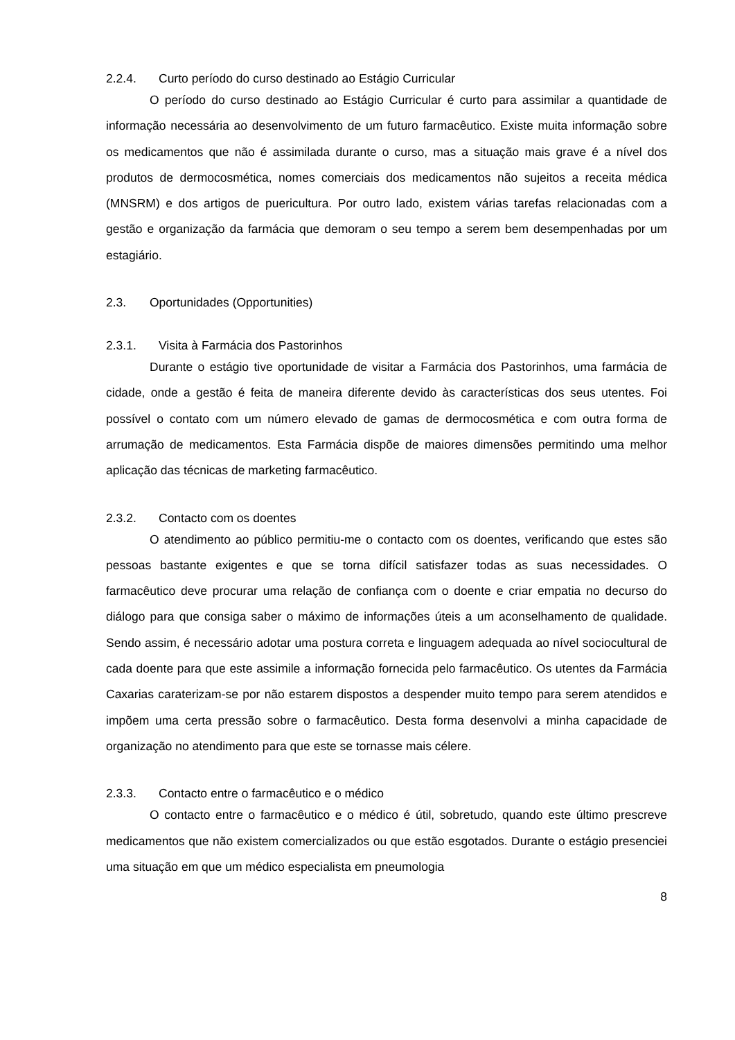2.2.4. Curto período do curso destinado ao Estágio Curricular
O período do curso destinado ao Estágio Curricular é curto para assimilar a quantidade de informação necessária ao desenvolvimento de um futuro farmacêutico. Existe muita informação sobre os medicamentos que não é assimilada durante o curso, mas a situação mais grave é a nível dos produtos de dermocosmética, nomes comerciais dos medicamentos não sujeitos a receita médica (MNSRM) e dos artigos de puericultura. Por outro lado, existem várias tarefas relacionadas com a gestão e organização da farmácia que demoram o seu tempo a serem bem desempenhadas por um estagiário.
2.3. Oportunidades (Opportunities)
2.3.1. Visita à Farmácia dos Pastorinhos
Durante o estágio tive oportunidade de visitar a Farmácia dos Pastorinhos, uma farmácia de cidade, onde a gestão é feita de maneira diferente devido às características dos seus utentes. Foi possível o contato com um número elevado de gamas de dermocosmética e com outra forma de arrumação de medicamentos. Esta Farmácia dispõe de maiores dimensões permitindo uma melhor aplicação das técnicas de marketing farmacêutico.
2.3.2. Contacto com os doentes
O atendimento ao público permitiu-me o contacto com os doentes, verificando que estes são pessoas bastante exigentes e que se torna difícil satisfazer todas as suas necessidades. O farmacêutico deve procurar uma relação de confiança com o doente e criar empatia no decurso do diálogo para que consiga saber o máximo de informações úteis a um aconselhamento de qualidade. Sendo assim, é necessário adotar uma postura correta e linguagem adequada ao nível sociocultural de cada doente para que este assimile a informação fornecida pelo farmacêutico. Os utentes da Farmácia Caxarias caraterizam-se por não estarem dispostos a despender muito tempo para serem atendidos e impõem uma certa pressão sobre o farmacêutico. Desta forma desenvolvi a minha capacidade de organização no atendimento para que este se tornasse mais célere.
2.3.3. Contacto entre o farmacêutico e o médico
O contacto entre o farmacêutico e o médico é útil, sobretudo, quando este último prescreve medicamentos que não existem comercializados ou que estão esgotados. Durante o estágio presenciei uma situação em que um médico especialista em pneumologia
8